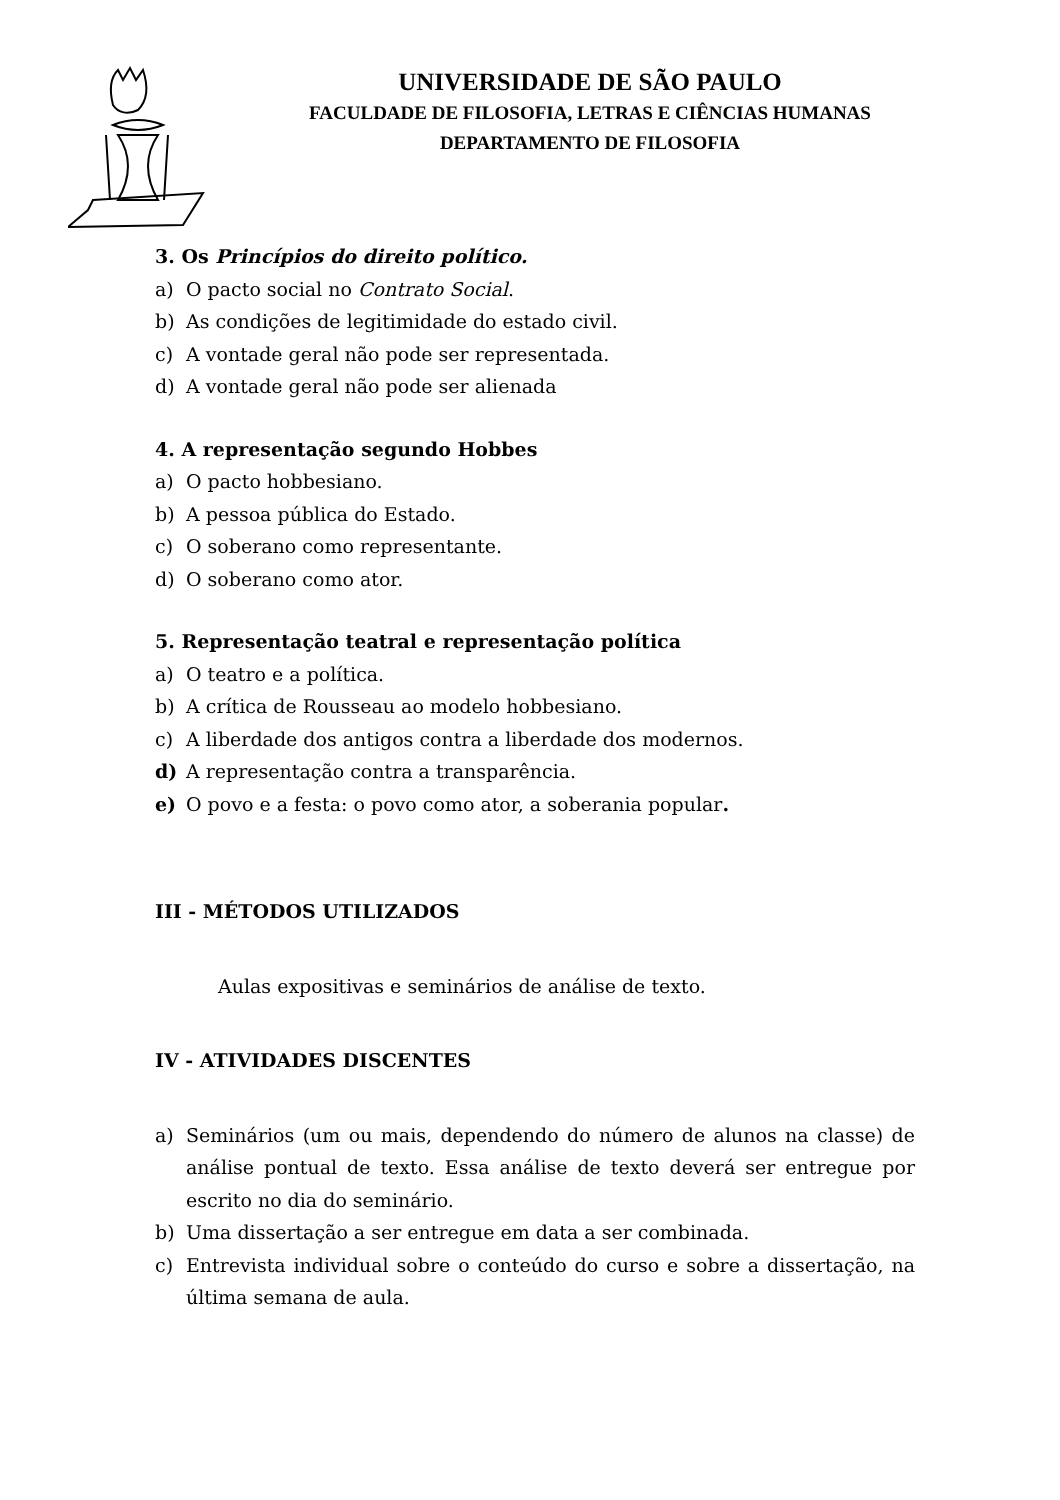UNIVERSIDADE DE SÃO PAULO
FACULDADE DE FILOSOFIA, LETRAS E CIÊNCIAS HUMANAS
DEPARTAMENTO DE FILOSOFIA
3. Os Princípios do direito político.
a) O pacto social no Contrato Social.
b) As condições de legitimidade do estado civil.
c) A vontade geral não pode ser representada.
d) A vontade geral não pode ser alienada
4. A representação segundo Hobbes
a) O pacto hobbesiano.
b) A pessoa pública do Estado.
c) O soberano como representante.
d) O soberano como ator.
5. Representação teatral e representação política
a) O teatro e a política.
b) A crítica de Rousseau ao modelo hobbesiano.
c) A liberdade dos antigos contra a liberdade dos modernos.
d) A representação contra a transparência.
e) O povo e a festa: o povo como ator, a soberania popular.
III - MÉTODOS UTILIZADOS
Aulas expositivas e seminários de análise de texto.
IV - ATIVIDADES DISCENTES
a) Seminários (um ou mais, dependendo do número de alunos na classe) de análise pontual de texto. Essa análise de texto deverá ser entregue por escrito no dia do seminário.
b) Uma dissertação a ser entregue em data a ser combinada.
c) Entrevista individual sobre o conteúdo do curso e sobre a dissertação, na última semana de aula.